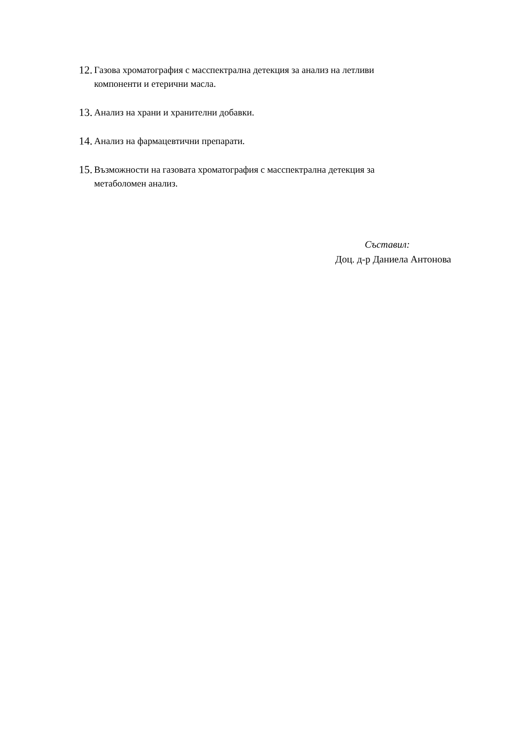12. Газова хроматография с масспектрална детекция за анализ на летливи компоненти и етерични масла.
13. Анализ на храни и хранителни добавки.
14. Анализ на фармацевтични препарати.
15. Възможности на газовата хроматография с масспектрална детекция за метаболомен анализ.
Съставил:
Доц. д-р Даниела Антонова